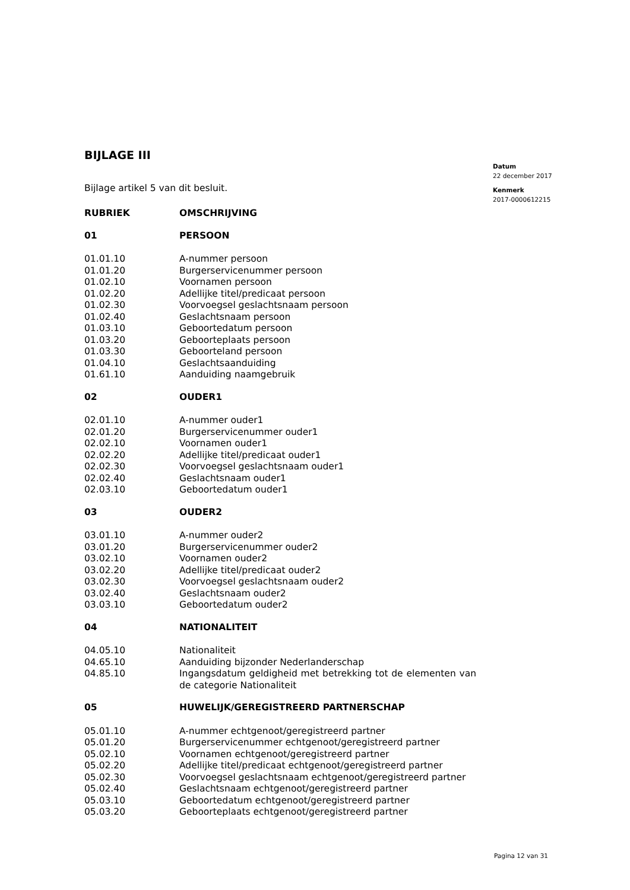BIJLAGE III
Bijlage artikel 5 van dit besluit.
| RUBRIEK | OMSCHRIJVING |
| --- | --- |
| 01 | PERSOON |
| 01.01.10 | A-nummer persoon |
| 01.01.20 | Burgerservicenummer persoon |
| 01.02.10 | Voornamen persoon |
| 01.02.20 | Adellijke titel/predicaat persoon |
| 01.02.30 | Voorvoegsel geslachtsnaam persoon |
| 01.02.40 | Geslachtsnaam persoon |
| 01.03.10 | Geboortedatum persoon |
| 01.03.20 | Geboorteplaats persoon |
| 01.03.30 | Geboorteland persoon |
| 01.04.10 | Geslachtsaanduiding |
| 01.61.10 | Aanduiding naamgebruik |
| 02 | OUDER1 |
| 02.01.10 | A-nummer ouder1 |
| 02.01.20 | Burgerservicenummer ouder1 |
| 02.02.10 | Voornamen ouder1 |
| 02.02.20 | Adellijke titel/predicaat ouder1 |
| 02.02.30 | Voorvoegsel geslachtsnaam ouder1 |
| 02.02.40 | Geslachtsnaam ouder1 |
| 02.03.10 | Geboortedatum ouder1 |
| 03 | OUDER2 |
| 03.01.10 | A-nummer ouder2 |
| 03.01.20 | Burgerservicenummer ouder2 |
| 03.02.10 | Voornamen ouder2 |
| 03.02.20 | Adellijke titel/predicaat ouder2 |
| 03.02.30 | Voorvoegsel geslachtsnaam ouder2 |
| 03.02.40 | Geslachtsnaam ouder2 |
| 03.03.10 | Geboortedatum ouder2 |
| 04 | NATIONALITEIT |
| 04.05.10 | Nationaliteit |
| 04.65.10 | Aanduiding bijzonder Nederlanderschap |
| 04.85.10 | Ingangsdatum geldigheid met betrekking tot de elementen van de categorie Nationaliteit |
| 05 | HUWELIJK/GEREGISTREERD PARTNERSCHAP |
| 05.01.10 | A-nummer echtgenoot/geregistreerd partner |
| 05.01.20 | Burgerservicenummer echtgenoot/geregistreerd partner |
| 05.02.10 | Voornamen echtgenoot/geregistreerd partner |
| 05.02.20 | Adellijke titel/predicaat echtgenoot/geregistreerd partner |
| 05.02.30 | Voorvoegsel geslachtsnaam echtgenoot/geregistreerd partner |
| 05.02.40 | Geslachtsnaam echtgenoot/geregistreerd partner |
| 05.03.10 | Geboortedatum echtgenoot/geregistreerd partner |
| 05.03.20 | Geboorteplaats echtgenoot/geregistreerd partner |
Datum
22 december 2017
Kenmerk
2017-0000612215
Pagina 12 van 31